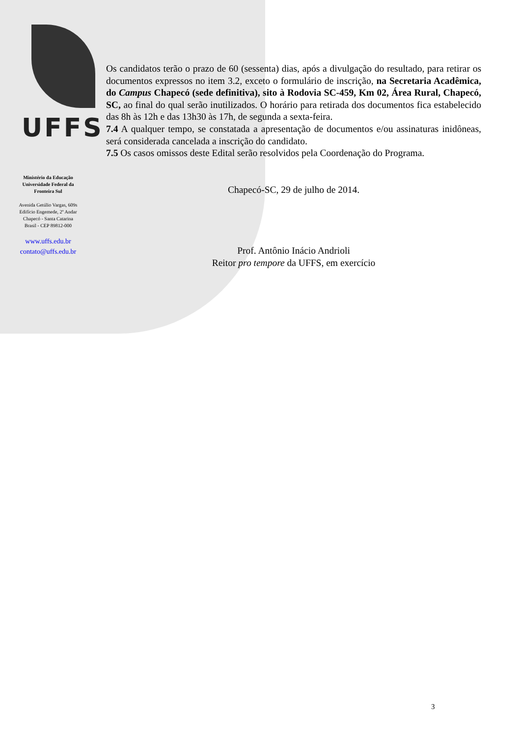UFFS
Ministério da Educação
Universidade Federal da
Fronteira Sul
Avenida Getúlio Vargas, 609s
Edifício Engemede, 2º Andar
Chapecó - Santa Catarina
Brasil - CEP 89812-000
www.uffs.edu.br
contato@uffs.edu.br
Os candidatos terão o prazo de 60 (sessenta) dias, após a divulgação do resultado, para retirar os documentos expressos no item 3.2, exceto o formulário de inscrição, na Secretaria Acadêmica, do Campus Chapecó (sede definitiva), sito à Rodovia SC-459, Km 02, Área Rural, Chapecó, SC, ao final do qual serão inutilizados. O horário para retirada dos documentos fica estabelecido das 8h às 12h e das 13h30 às 17h, de segunda a sexta-feira.
7.4 A qualquer tempo, se constatada a apresentação de documentos e/ou assinaturas inidôneas, será considerada cancelada a inscrição do candidato.
7.5 Os casos omissos deste Edital serão resolvidos pela Coordenação do Programa.
Chapecó-SC, 29 de julho de 2014.
Prof. Antônio Inácio Andrioli
Reitor pro tempore da UFFS, em exercício
3